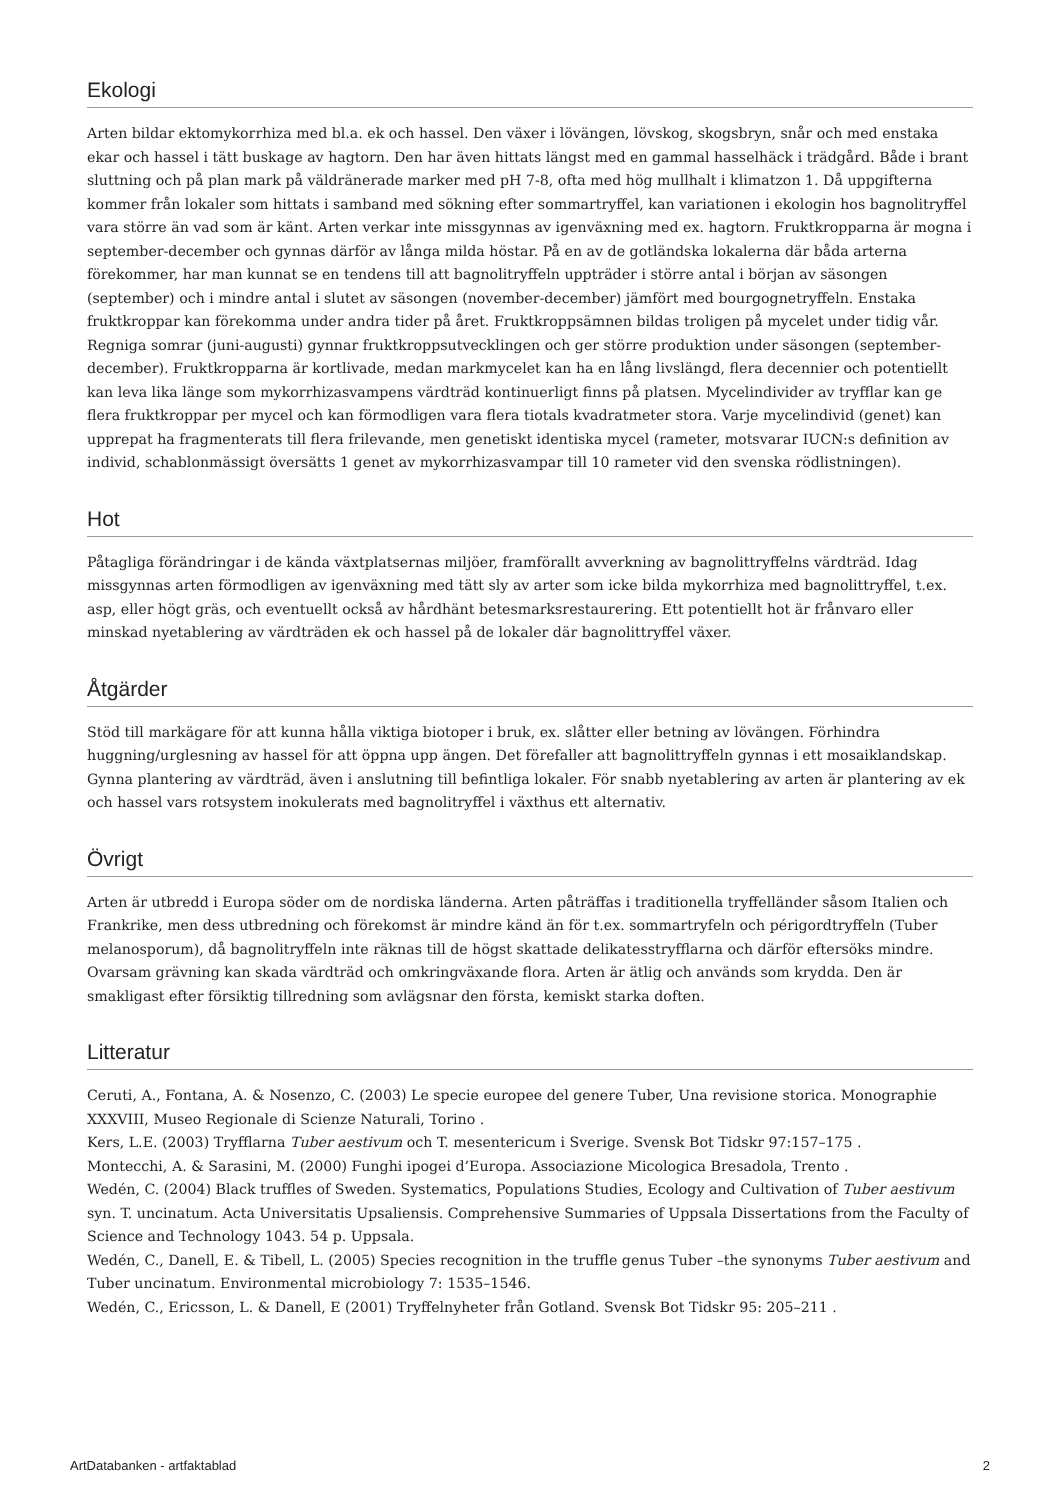Ekologi
Arten bildar ektomykorrhiza med bl.a. ek och hassel. Den växer i lövängen, lövskog, skogsbryn, snår och med enstaka ekar och hassel i tätt buskage av hagtorn. Den har även hittats längst med en gammal hasselhäck i trädgård. Både i brant sluttning och på plan mark på väldränerade marker med pH 7-8, ofta med hög mullhalt i klimatzon 1. Då uppgifterna kommer från lokaler som hittats i samband med sökning efter sommartryffel, kan variationen i ekologin hos bagnolitryffel vara större än vad som är känt. Arten verkar inte missgynnas av igenväxning med ex. hagtorn. Fruktkropparna är mogna i september-december och gynnas därför av långa milda höstar. På en av de gotländska lokalerna där båda arterna förekommer, har man kunnat se en tendens till att bagnolitryffeln uppträder i större antal i början av säsongen (september) och i mindre antal i slutet av säsongen (november-december) jämfört med bourgognetryffeln. Enstaka fruktkroppar kan förekomma under andra tider på året. Fruktkroppsämnen bildas troligen på mycelet under tidig vår. Regniga somrar (juni-augusti) gynnar fruktkroppsutvecklingen och ger större produktion under säsongen (september-december). Fruktkropparna är kortlivade, medan markmycelet kan ha en lång livslängd, flera decennier och potentiellt kan leva lika länge som mykorrhizasvampens värdträd kontinuerligt finns på platsen. Mycelindivider av tryfflar kan ge flera fruktkroppar per mycel och kan förmodligen vara flera tiotals kvadratmeter stora. Varje mycelindivid (genet) kan upprepat ha fragmenterats till flera frilevande, men genetiskt identiska mycel (rameter, motsvarar IUCN:s definition av individ, schablonmässigt översätts 1 genet av mykorrhizasvampar till 10 rameter vid den svenska rödlistningen).
Hot
Påtagliga förändringar i de kända växtplatsernas miljöer, framförallt avverkning av bagnolittryffelns värdträd. Idag missgynnas arten förmodligen av igenväxning med tätt sly av arter som icke bilda mykorrhiza med bagnolittryffel, t.ex. asp, eller högt gräs, och eventuellt också av hårdhänt betesmarksrestaurering. Ett potentiellt hot är frånvaro eller minskad nyetablering av värdträden ek och hassel på de lokaler där bagnolittryffel växer.
Åtgärder
Stöd till markägare för att kunna hålla viktiga biotoper i bruk, ex. slåtter eller betning av lövängen. Förhindra huggning/urglesning av hassel för att öppna upp ängen. Det förefaller att bagnolittryffeln gynnas i ett mosaiklandskap. Gynna plantering av värdträd, även i anslutning till befintliga lokaler. För snabb nyetablering av arten är plantering av ek och hassel vars rotsystem inokulerats med bagnolitryffel i växthus ett alternativ.
Övrigt
Arten är utbredd i Europa söder om de nordiska länderna. Arten påträffas i traditionella tryffelländer såsom Italien och Frankrike, men dess utbredning och förekomst är mindre känd än för t.ex. sommartryfeln och périgordtryffeln (Tuber melanosporum), då bagnolitryffeln inte räknas till de högst skattade delikatesstryfflarna och därför eftersöks mindre. Ovarsam grävning kan skada värdträd och omkringväxande flora. Arten är ätlig och används som krydda. Den är smakligast efter försiktig tillredning som avlägsnar den första, kemiskt starka doften.
Litteratur
Ceruti, A., Fontana, A. & Nosenzo, C. (2003) Le specie europee del genere Tuber, Una revisione storica. Monographie XXXVIII, Museo Regionale di Scienze Naturali, Torino .
Kers, L.E. (2003) Tryfflarna Tuber aestivum och T. mesentericum i Sverige. Svensk Bot Tidskr 97:157–175 .
Montecchi, A. & Sarasini, M. (2000) Funghi ipogei d’Europa. Associazione Micologica Bresadola, Trento .
Wedén, C. (2004) Black truffles of Sweden. Systematics, Populations Studies, Ecology and Cultivation of Tuber aestivum syn. T. uncinatum. Acta Universitatis Upsaliensis. Comprehensive Summaries of Uppsala Dissertations from the Faculty of Science and Technology 1043. 54 p. Uppsala.
Wedén, C., Danell, E. & Tibell, L. (2005) Species recognition in the truffle genus Tuber –the synonyms Tuber aestivum and Tuber uncinatum. Environmental microbiology 7: 1535–1546.
Wedén, C., Ericsson, L. & Danell, E (2001) Tryffelnyheter från Gotland. Svensk Bot Tidskr 95: 205–211 .
ArtDatabanken - artfaktablad 2